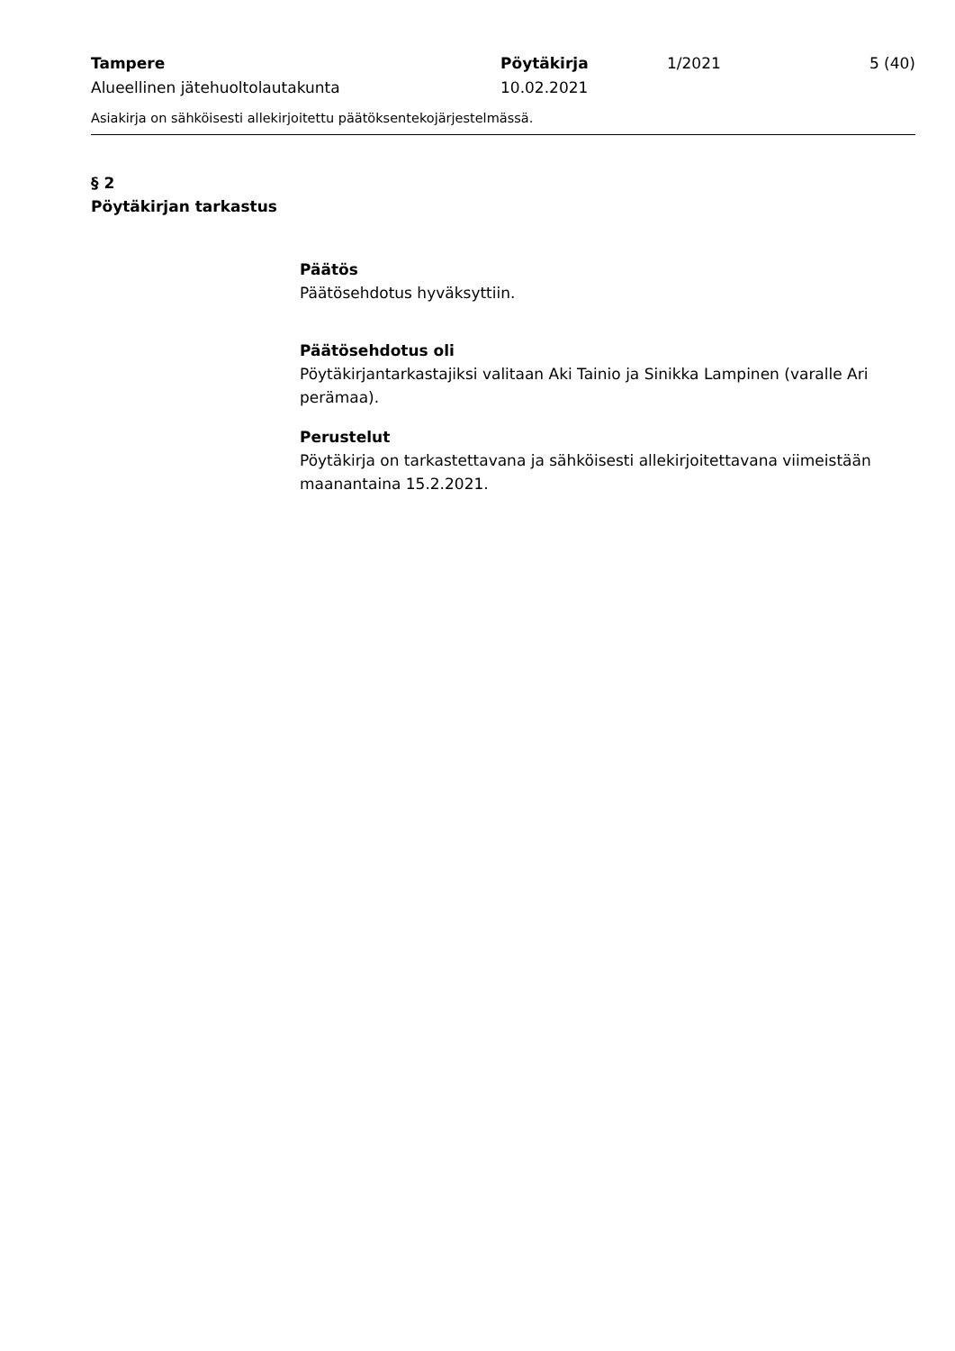Tampere
Alueellinen jätehuoltolautakunta
Pöytäkirja
10.02.2021
1/2021 5 (40)
Asiakirja on sähköisesti allekirjoitettu päätöksentekojärjestelmässä.
§ 2
Pöytäkirjan tarkastus
Päätös
Päätösehdotus hyväksyttiin.
Päätösehdotus oli
Pöytäkirjantarkastajiksi valitaan Aki Tainio ja Sinikka Lampinen (varalle Ari perämaa).
Perustelut
Pöytäkirja on tarkastettavana ja sähköisesti allekirjoitettavana viimeistään maanantaina 15.2.2021.